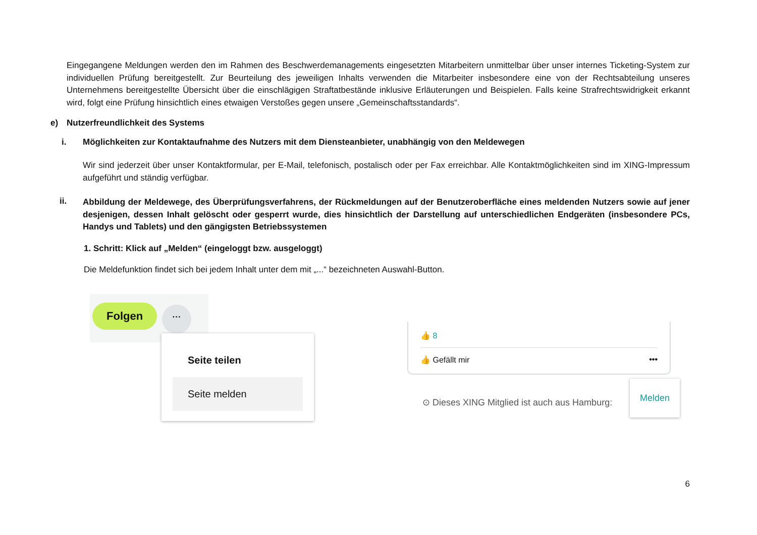Eingegangene Meldungen werden den im Rahmen des Beschwerdemanagements eingesetzten Mitarbeitern unmittelbar über unser internes Ticketing-System zur individuellen Prüfung bereitgestellt. Zur Beurteilung des jeweiligen Inhalts verwenden die Mitarbeiter insbesondere eine von der Rechtsabteilung unseres Unternehmens bereitgestellte Übersicht über die einschlägigen Straftatbestände inklusive Erläuterungen und Beispielen. Falls keine Strafrechtswidrigkeit erkannt wird, folgt eine Prüfung hinsichtlich eines etwaigen Verstoßes gegen unsere „Gemeinschaftsstandards“.
e) Nutzerfreundlichkeit des Systems
i. Möglichkeiten zur Kontaktaufnahme des Nutzers mit dem Diensteanbieter, unabhängig von den Meldewegen
Wir sind jederzeit über unser Kontaktformular, per E-Mail, telefonisch, postalisch oder per Fax erreichbar. Alle Kontaktmöglichkeiten sind im XING-Impressum aufgeführt und ständig verfügbar.
ii.
Abbildung der Meldewege, des Überprüfungsverfahrens, der Rückmeldungen auf der Benutzeroberfläche eines meldenden Nutzers sowie auf jener desjenigen, dessen Inhalt gelöscht oder gesperrt wurde, dies hinsichtlich der Darstellung auf unterschiedlichen Endgeräten (insbesondere PCs, Handys und Tablets) und den gängigsten Betriebssystemen
1. Schritt: Klick auf „Melden“ (eingeloggt bzw. ausgeloggt)
Die Meldefunktion findet sich bei jedem Inhalt unter dem mit „...“ bezeichneten Auswahl-Button.
Folgen ···
Seite teilen
Seite melden
👍 8
👍 Gefällt mir •••
Melden
⊙ Dieses XING Mitglied ist auch aus Hamburg:
6